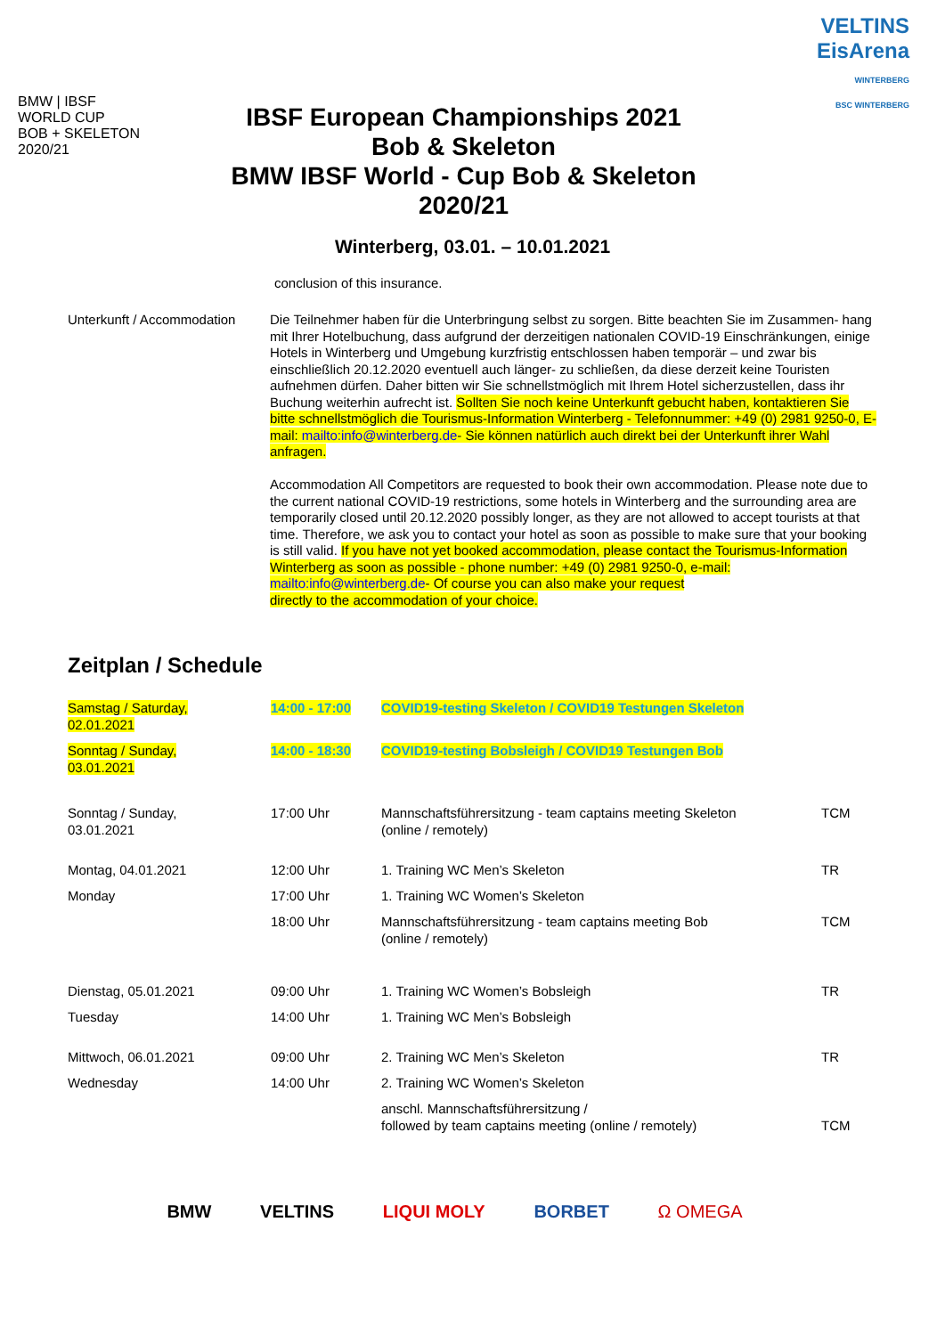BMW | IBSF
WORLD CUP
BOB + SKELETON
2020/21
IBSF European Championships 2021
Bob & Skeleton
BMW IBSF World - Cup Bob & Skeleton
2020/21
VELTINS
EisArena
WINTERBERG
BSC WINTERBERG
Winterberg, 03.01. – 10.01.2021
conclusion of this insurance.
Unterkunft / Accommodation
Die Teilnehmer haben für die Unterbringung selbst zu sorgen. Bitte beachten Sie im Zusammen- hang mit Ihrer Hotelbuchung, dass aufgrund der derzeitigen nationalen COVID-19 Einschränkungen, einige Hotels in Winterberg und Umgebung kurzfristig entschlossen haben temporär – und zwar bis einschließlich 20.12.2020 eventuell auch länger- zu schließen, da diese derzeit keine Touristen aufnehmen dürfen. Daher bitten wir Sie schnellstmöglich mit Ihrem Hotel sicherzustellen, dass ihr Buchung weiterhin aufrecht ist. Sollten Sie noch keine Unterkunft gebucht haben, kontaktieren Sie bitte schnellstmöglich die Tourismus-Information Winterberg - Telefonnummer: +49 (0) 2981 9250-0, E-mail: mailto:info@winterberg.de- Sie können natürlich auch direkt bei der Unterkunft ihrer Wahl anfragen.
Accommodation All Competitors are requested to book their own accommodation. Please note due to the current national COVID-19 restrictions, some hotels in Winterberg and the surrounding area are temporarily closed until 20.12.2020 possibly longer, as they are not allowed to accept tourists at that time. Therefore, we ask you to contact your hotel as soon as possible to make sure that your booking is still valid. If you have not yet booked accommodation, please contact the Tourismus-Information Winterberg as soon as possible - phone number: +49 (0) 2981 9250-0, e-mail: mailto:info@winterberg.de- Of course you can also make your request
directly to the accommodation of your choice.
Zeitplan / Schedule
| Samstag / Saturday, 02.01.2021 | 14:00 - 17:00 | COVID19-testing Skeleton / COVID19 Testungen Skeleton | |
| Sonntag / Sunday, 03.01.2021 | 14:00 - 18:30 | COVID19-testing Bobsleigh / COVID19 Testungen Bob | |
| Sonntag / Sunday, 03.01.2021 | 17:00 Uhr | Mannschaftsführersitzung - team captains meeting Skeleton (online / remotely) | TCM |
| Montag, 04.01.2021 | 12:00 Uhr | 1. Training WC Men’s Skeleton | TR |
| Monday | 17:00 Uhr | 1. Training WC Women’s Skeleton | |
| | 18:00 Uhr | Mannschaftsführersitzung - team captains meeting Bob (online / remotely) | TCM |
| Dienstag, 05.01.2021 | 09:00 Uhr | 1. Training WC Women’s Bobsleigh | TR |
| Tuesday | 14:00 Uhr | 1. Training WC Men’s Bobsleigh | |
| Mittwoch, 06.01.2021 | 09:00 Uhr | 2. Training WC Men’s Skeleton | TR |
| Wednesday | 14:00 Uhr | 2. Training WC Women’s Skeleton | |
| | | anschl. Mannschaftsführersitzung / followed by team captains meeting (online / remotely) | TCM |
BMW VELTINS LIQUI MOLY BORBET Ω OMEGA